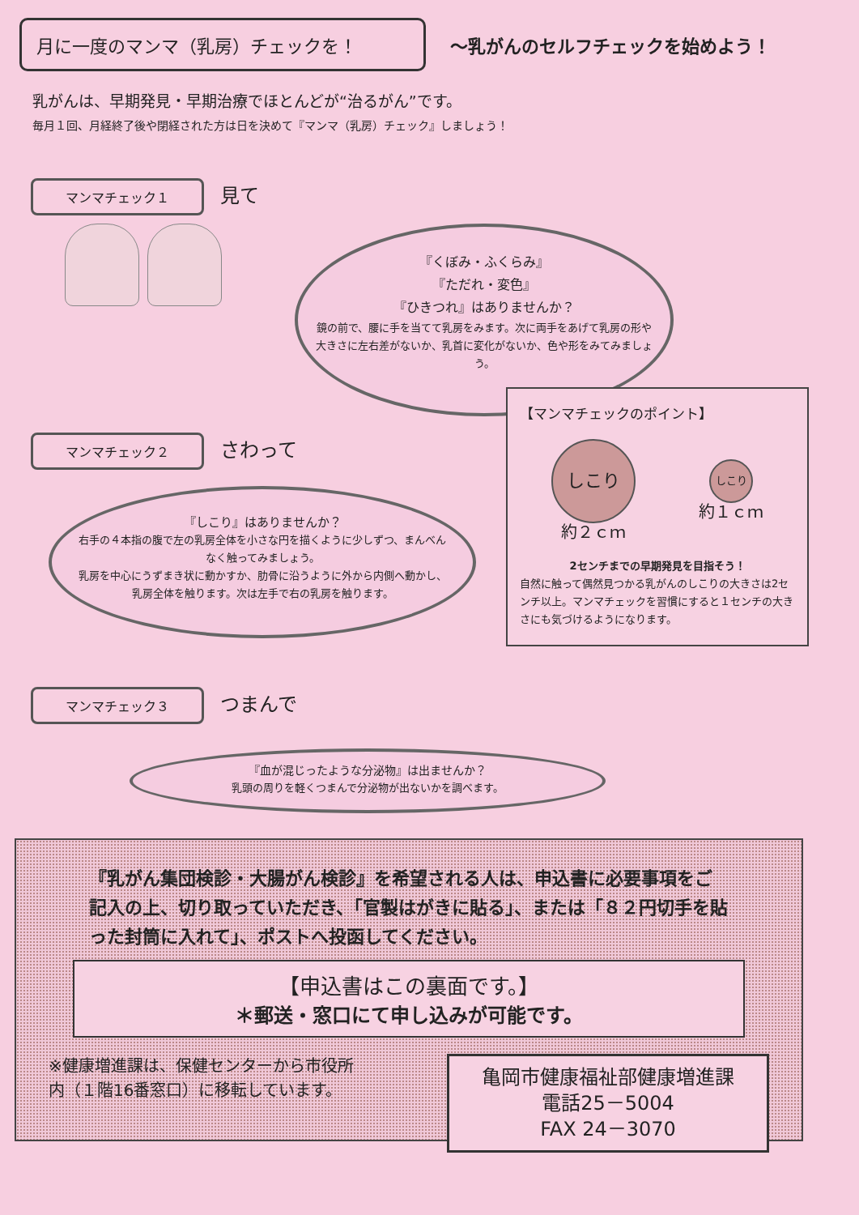月に一度のマンマ（乳房）チェックを！
～乳がんのセルフチェックを始めよう！
乳がんは、早期発見・早期治療でほとんどが“治るがん”です。
毎月１回、月経終了後や閉経された方は日を決めて『マンマ（乳房）チェック』しましょう！
マンマチェック１ 見て
『くぼみ・ふくらみ』
『ただれ・変色』
『ひきつれ』はありませんか？
鏡の前で、腰に手を当てて乳房をみます。次に両手をあげて乳房の形や大きさに左右差がないか、乳首に変化がないか、色や形をみてみましょう。
マンマチェック２ さわって
『しこり』はありませんか？
右手の４本指の腹で左の乳房全体を小さな円を描くように少しずつ、まんべんなく触ってみましょう。
乳房を中心にうずまき状に動かすか、肋骨に沿うように外から内側へ動かし、乳房全体を触ります。次は左手で右の乳房を触ります。
マンマチェック３ つまんで
『血が混じったような分泌物』は出ませんか？
乳頭の周りを軽くつまんで分泌物が出ないかを調べます。
【マンマチェックのポイント】
しこり
約２ｃｍ
しこり
約１ｃｍ
2センチまでの早期発見を目指そう！
自然に触って偶然見つかる乳がんのしこりの大きさは2センチ以上。マンマチェックを習慣にすると１センチの大きさにも気づけるようになります。
『乳がん集団検診・大腸がん検診』を希望される人は、申込書に必要事項をご記入の上、切り取っていただき、「官製はがきに貼る」、または「８２円切手を貼った封筒に入れて」、ポストへ投函してください。
【申込書はこの裏面です。】
＊郵送・窓口にて申し込みが可能です。
※健康増進課は、保健センターから市役所内（１階16番窓口）に移転しています。
亀岡市健康福祉部健康増進課
電話25－5004
FAX 24－3070